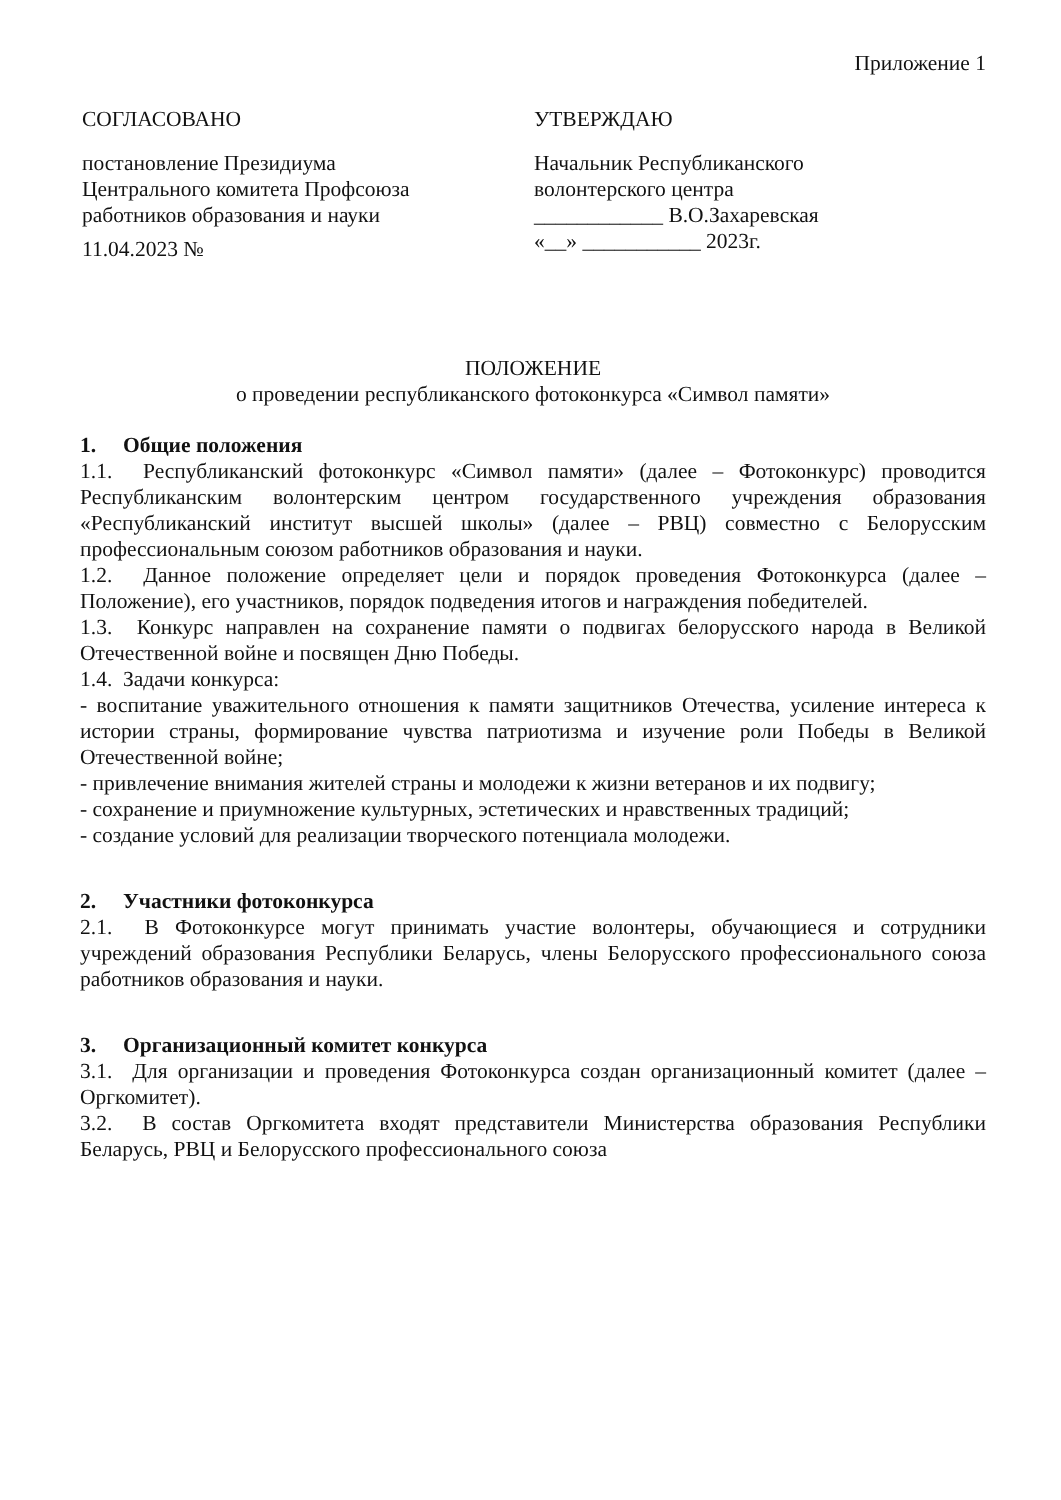Приложение 1
СОГЛАСОВАНО
постановление Президиума
Центрального комитета Профсоюза
работников образования и науки
11.04.2023 №
УТВЕРЖДАЮ
Начальник Республиканского
волонтерского центра
____________ В.О.Захаревская
«__» ___________ 2023г.
ПОЛОЖЕНИЕ
о проведении республиканского фотоконкурса «Символ памяти»
1. Общие положения
1.1. Республиканский фотоконкурс «Символ памяти» (далее – Фотоконкурс) проводится Республиканским волонтерским центром государственного учреждения образования «Республиканский институт высшей школы» (далее – РВЦ) совместно с Белорусским профессиональным союзом работников образования и науки.
1.2. Данное положение определяет цели и порядок проведения Фотоконкурса (далее – Положение), его участников, порядок подведения итогов и награждения победителей.
1.3. Конкурс направлен на сохранение памяти о подвигах белорусского народа в Великой Отечественной войне и посвящен Дню Победы.
1.4. Задачи конкурса:
- воспитание уважительного отношения к памяти защитников Отечества, усиление интереса к истории страны, формирование чувства патриотизма и изучение роли Победы в Великой Отечественной войне;
- привлечение внимания жителей страны и молодежи к жизни ветеранов и их подвигу;
- сохранение и приумножение культурных, эстетических и нравственных традиций;
- создание условий для реализации творческого потенциала молодежи.
2. Участники фотоконкурса
2.1. В Фотоконкурсе могут принимать участие волонтеры, обучающиеся и сотрудники учреждений образования Республики Беларусь, члены Белорусского профессионального союза работников образования и науки.
3. Организационный комитет конкурса
3.1. Для организации и проведения Фотоконкурса создан организационный комитет (далее – Оргкомитет).
3.2. В состав Оргкомитета входят представители Министерства образования Республики Беларусь, РВЦ и Белорусского профессионального союза